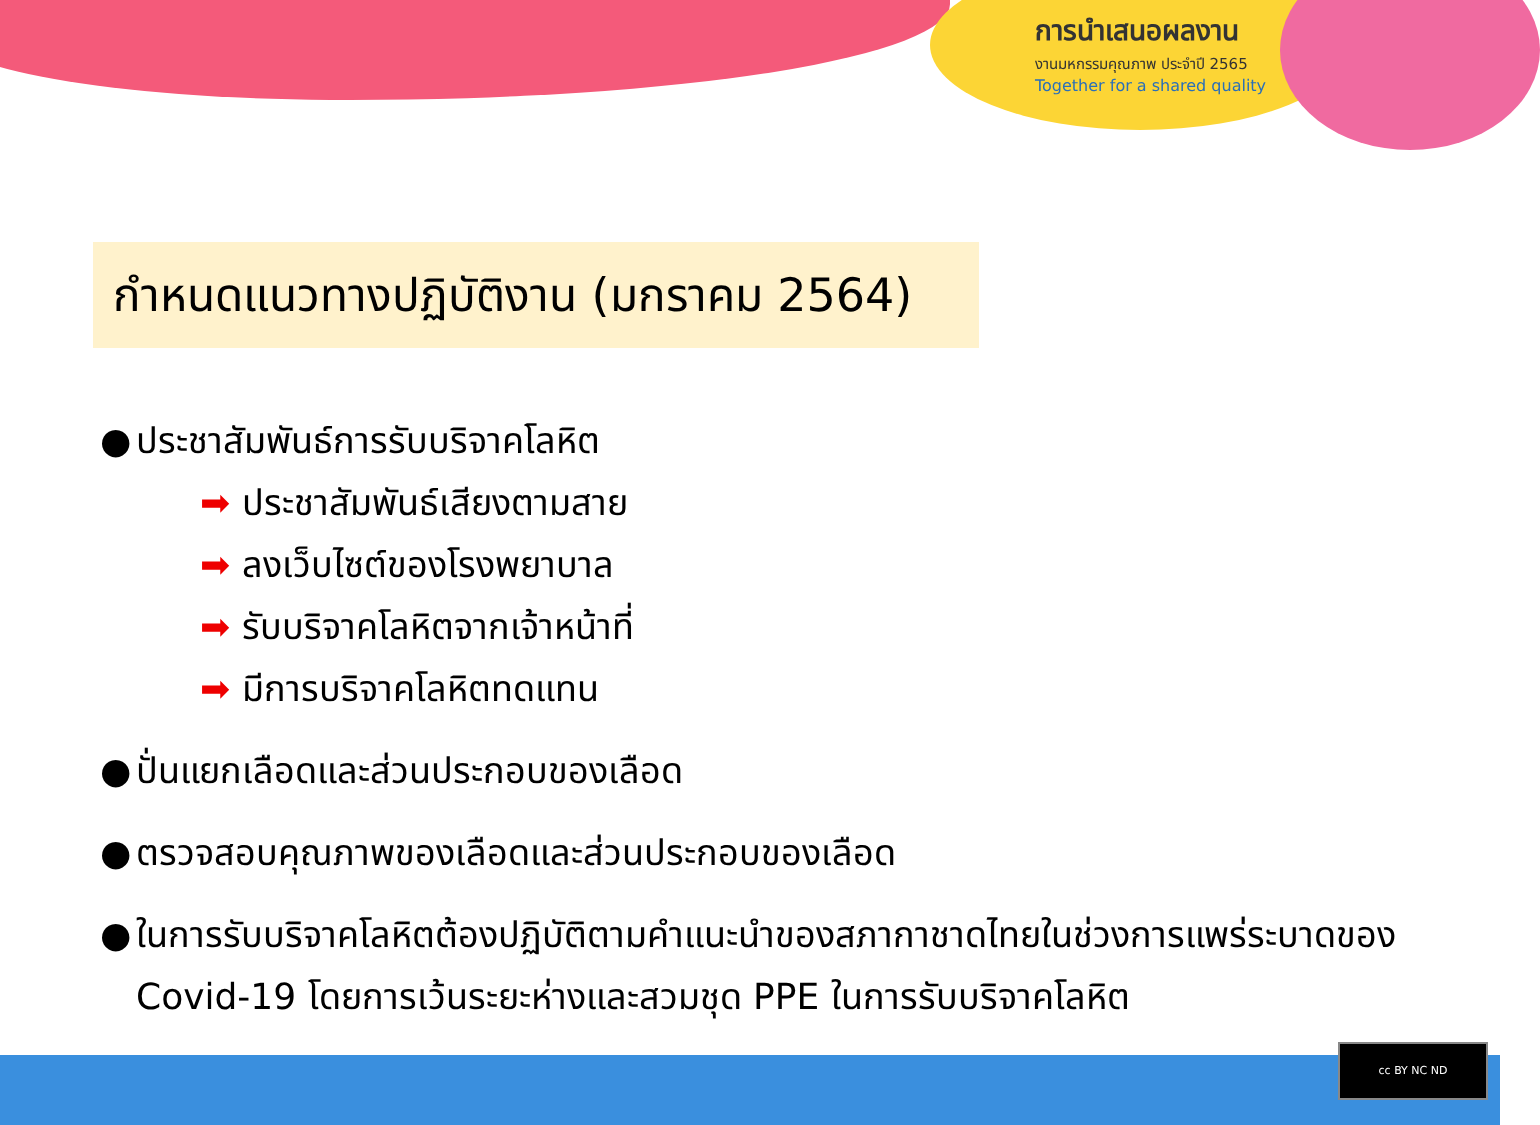การนำเสนอผลงาน
งานมหกรรมคุณภาพ ประจำปี 2565
Together for a shared quality
กำหนดแนวทางปฏิบัติงาน (มกราคม 2564)
● ประชาสัมพันธ์การรับบริจาคโลหิต
➡ ประชาสัมพันธ์เสียงตามสาย
➡ ลงเว็บไซต์ของโรงพยาบาล
➡ รับบริจาคโลหิตจากเจ้าหน้าที่
➡ มีการบริจาคโลหิตทดแทน
● ปั่นแยกเลือดและส่วนประกอบของเลือด
● ตรวจสอบคุณภาพของเลือดและส่วนประกอบของเลือด
● ในการรับบริจาคโลหิตต้องปฏิบัติตามคำแนะนำของสภากาชาดไทยในช่วงการแพร่ระบาดของ Covid-19 โดยการเว้นระยะห่างและสวมชุด PPE ในการรับบริจาคโลหิต
cc BY NC ND